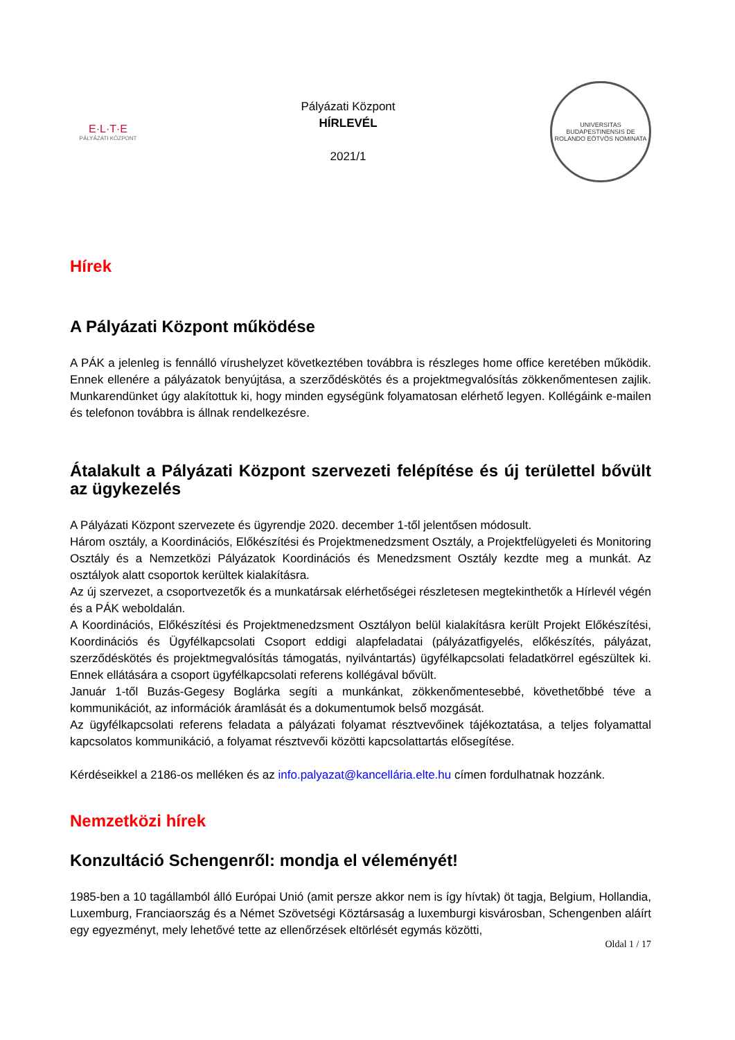E·L·T·E
PÁLYÁZATI KÖZPONT
Pályázati Központ
HÍRLEVÉL
2021/1
UNIVERSITAS BUDAPESTINENSIS DE ROLANDO EÖTVÖS NOMINATA
Hírek
A Pályázati Központ működése
A PÁK a jelenleg is fennálló vírushelyzet következtében továbbra is részleges home office keretében működik. Ennek ellenére a pályázatok benyújtása, a szerződéskötés és a projektmegvalósítás zökkenőmentesen zajlik. Munkarendünket úgy alakítottuk ki, hogy minden egységünk folyamatosan elérhető legyen. Kollégáink e-mailen és telefonon továbbra is állnak rendelkezésre.
Átalakult a Pályázati Központ szervezeti felépítése és új területtel bővült az ügykezelés
A Pályázati Központ szervezete és ügyrendje 2020. december 1-től jelentősen módosult.
Három osztály, a Koordinációs, Előkészítési és Projektmenedzsment Osztály, a Projektfelügyeleti és Monitoring Osztály és a Nemzetközi Pályázatok Koordinációs és Menedzsment Osztály kezdte meg a munkát. Az osztályok alatt csoportok kerültek kialakításra.
Az új szervezet, a csoportvezetők és a munkatársak elérhetőségei részletesen megtekinthetők a Hírlevél végén és a PÁK weboldalán.
A Koordinációs, Előkészítési és Projektmenedzsment Osztályon belül kialakításra került Projekt Előkészítési, Koordinációs és Ügyfélkapcsolati Csoport eddigi alapfeladatai (pályázatfigyelés, előkészítés, pályázat, szerződéskötés és projektmegvalósítás támogatás, nyilvántartás) ügyfélkapcsolati feladatkörrel egészültek ki. Ennek ellátására a csoport ügyfélkapcsolati referens kollégával bővült.
Január 1-től Buzás-Gegesy Boglárka segíti a munkánkat, zökkenőmentesebbé, követhetőbbé téve a kommunikációt, az információk áramlását és a dokumentumok belső mozgását.
Az ügyfélkapcsolati referens feladata a pályázati folyamat résztvevőinek tájékoztatása, a teljes folyamattal kapcsolatos kommunikáció, a folyamat résztvevői közötti kapcsolattartás elősegítése.
Kérdéseikkel a 2186-os melléken és az info.palyazat@kancellária.elte.hu címen fordulhatnak hozzánk.
Nemzetközi hírek
Konzultáció Schengenről: mondja el véleményét!
1985-ben a 10 tagállamból álló Európai Unió (amit persze akkor nem is így hívtak) öt tagja, Belgium, Hollandia, Luxemburg, Franciaország és a Német Szövetségi Köztársaság a luxemburgi kisvárosban, Schengenben aláírt egy egyezményt, mely lehetővé tette az ellenőrzések eltörlését egymás közötti,
Oldal 1 / 17